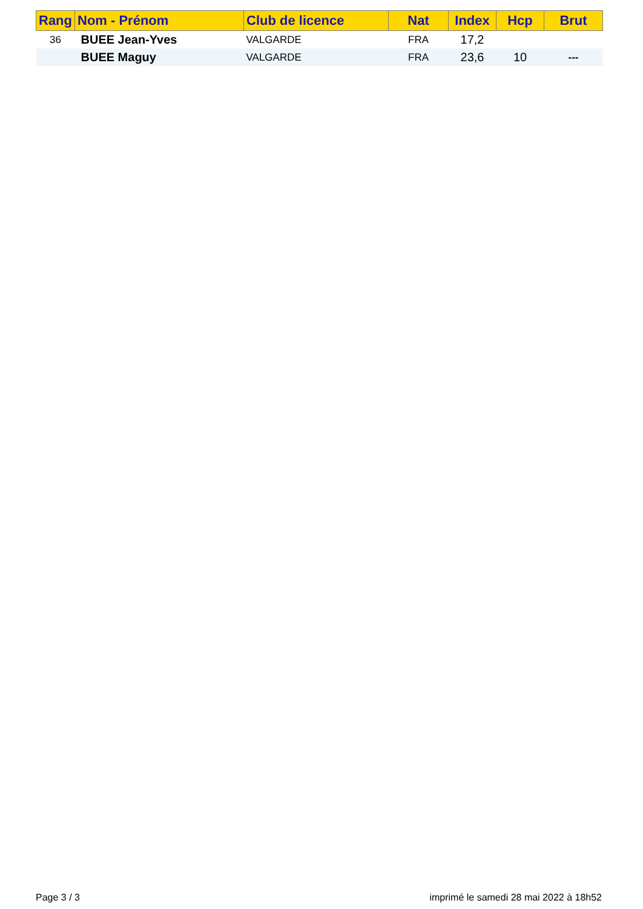| Rang | Nom - Prénom | Club de licence | Nat | Index | Hcp | Brut |
| --- | --- | --- | --- | --- | --- | --- |
| 36 | BUEE Jean-Yves | VALGARDE | FRA | 17,2 | | |
| | BUEE Maguy | VALGARDE | FRA | 23,6 | 10 | --- |
Page 3 / 3 imprimé le samedi 28 mai 2022 à 18h52